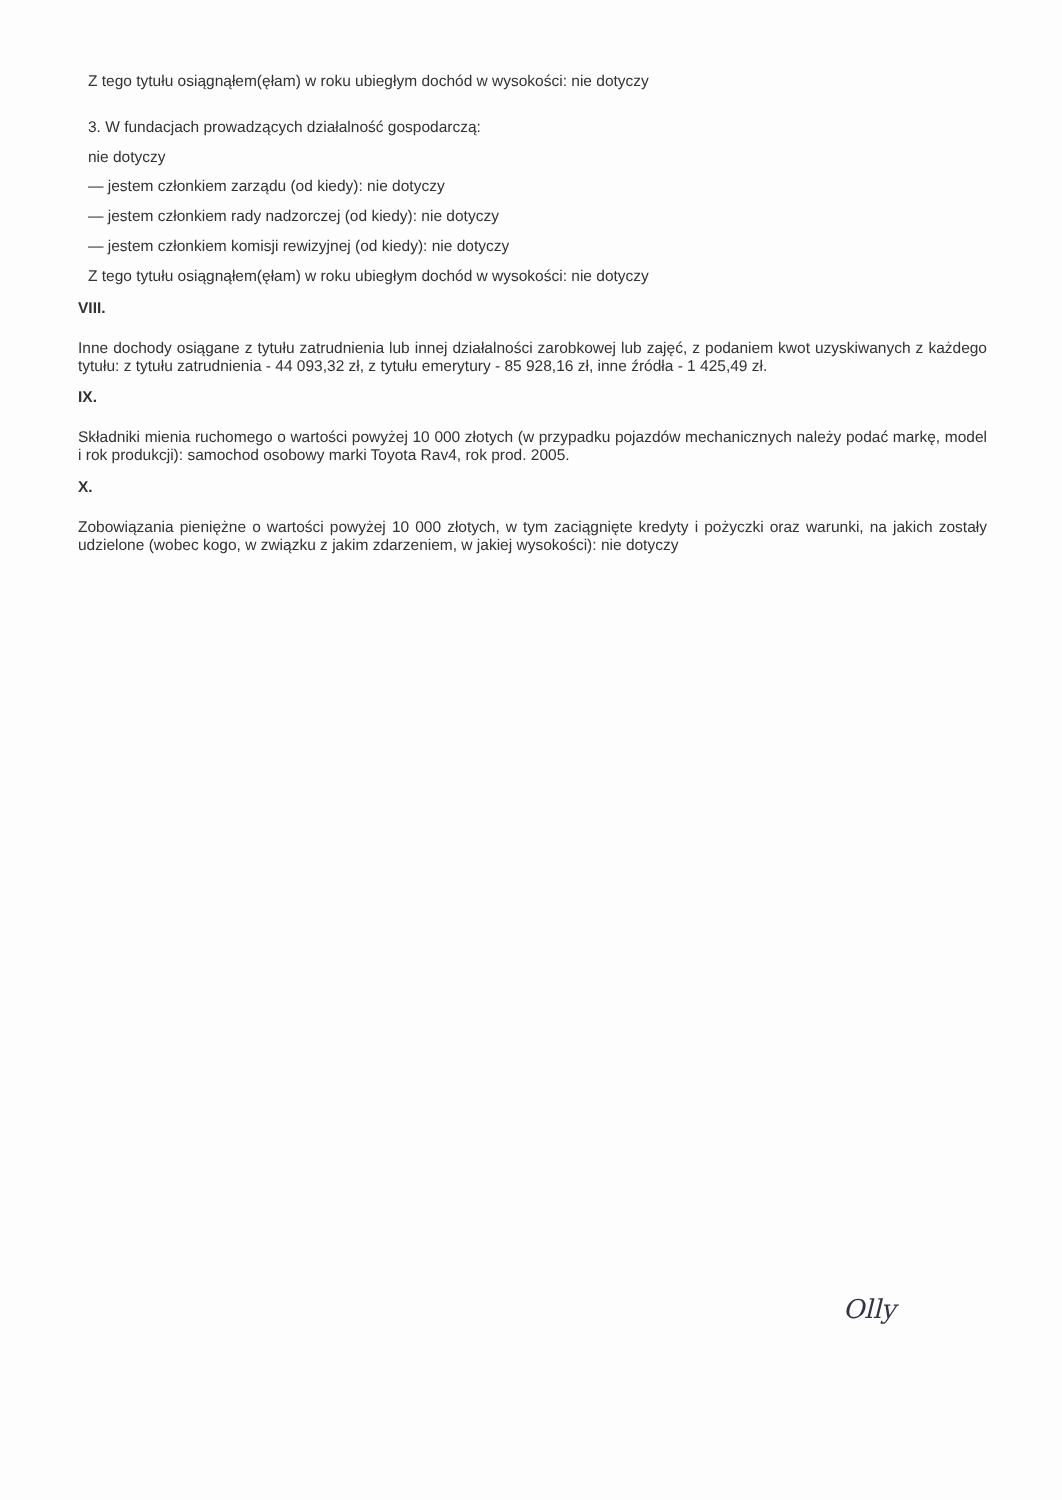Z tego tytułu osiągnąłem(ęłam) w roku ubiegłym dochód w wysokości: nie dotyczy
3. W fundacjach prowadzących działalność gospodarczą:
nie dotyczy
— jestem członkiem zarządu (od kiedy): nie dotyczy
— jestem członkiem rady nadzorczej (od kiedy): nie dotyczy
— jestem członkiem komisji rewizyjnej (od kiedy): nie dotyczy
Z tego tytułu osiągnąłem(ęłam) w roku ubiegłym dochód w wysokości: nie dotyczy
VIII.
Inne dochody osiągane z tytułu zatrudnienia lub innej działalności zarobkowej lub zajęć, z podaniem kwot uzyskiwanych z każdego tytułu: z tytułu zatrudnienia - 44 093,32 zł, z tytułu emerytury - 85 928,16 zł, inne źródła - 1 425,49 zł.
IX.
Składniki mienia ruchomego o wartości powyżej 10 000 złotych (w przypadku pojazdów mechanicznych należy podać markę, model i rok produkcji): samochod osobowy marki Toyota Rav4, rok prod. 2005.
X.
Zobowiązania pieniężne o wartości powyżej 10 000 złotych, w tym zaciągnięte kredyty i pożyczki oraz warunki, na jakich zostały udzielone (wobec kogo, w związku z jakim zdarzeniem, w jakiej wysokości): nie dotyczy
Olly